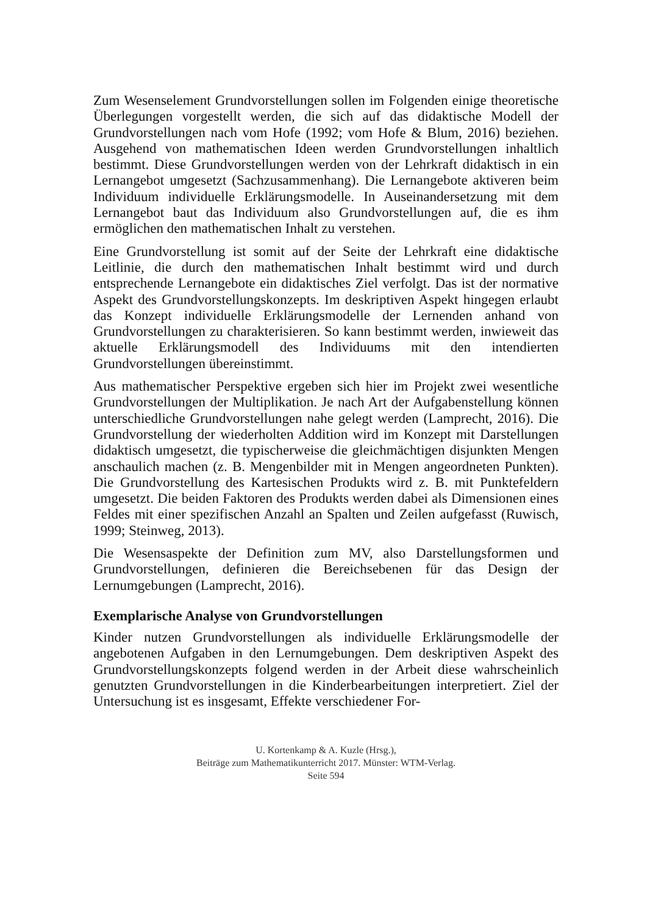Zum Wesenselement Grundvorstellungen sollen im Folgenden einige theoretische Überlegungen vorgestellt werden, die sich auf das didaktische Modell der Grundvorstellungen nach vom Hofe (1992; vom Hofe & Blum, 2016) beziehen. Ausgehend von mathematischen Ideen werden Grundvorstellungen inhaltlich bestimmt. Diese Grundvorstellungen werden von der Lehrkraft didaktisch in ein Lernangebot umgesetzt (Sachzusammenhang). Die Lernangebote aktiveren beim Individuum individuelle Erklärungsmodelle. In Auseinandersetzung mit dem Lernangebot baut das Individuum also Grundvorstellungen auf, die es ihm ermöglichen den mathematischen Inhalt zu verstehen.
Eine Grundvorstellung ist somit auf der Seite der Lehrkraft eine didaktische Leitlinie, die durch den mathematischen Inhalt bestimmt wird und durch entsprechende Lernangebote ein didaktisches Ziel verfolgt. Das ist der normative Aspekt des Grundvorstellungskonzepts. Im deskriptiven Aspekt hingegen erlaubt das Konzept individuelle Erklärungsmodelle der Lernenden anhand von Grundvorstellungen zu charakterisieren. So kann bestimmt werden, inwieweit das aktuelle Erklärungsmodell des Individuums mit den intendierten Grundvorstellungen übereinstimmt.
Aus mathematischer Perspektive ergeben sich hier im Projekt zwei wesentliche Grundvorstellungen der Multiplikation. Je nach Art der Aufgabenstellung können unterschiedliche Grundvorstellungen nahe gelegt werden (Lamprecht, 2016). Die Grundvorstellung der wiederholten Addition wird im Konzept mit Darstellungen didaktisch umgesetzt, die typischerweise die gleichmächtigen disjunkten Mengen anschaulich machen (z. B. Mengenbilder mit in Mengen angeordneten Punkten). Die Grundvorstellung des Kartesischen Produkts wird z. B. mit Punktefeldern umgesetzt. Die beiden Faktoren des Produkts werden dabei als Dimensionen eines Feldes mit einer spezifischen Anzahl an Spalten und Zeilen aufgefasst (Ruwisch, 1999; Steinweg, 2013).
Die Wesensaspekte der Definition zum MV, also Darstellungsformen und Grundvorstellungen, definieren die Bereichsebenen für das Design der Lernumgebungen (Lamprecht, 2016).
Exemplarische Analyse von Grundvorstellungen
Kinder nutzen Grundvorstellungen als individuelle Erklärungsmodelle der angebotenen Aufgaben in den Lernumgebungen. Dem deskriptiven Aspekt des Grundvorstellungskonzepts folgend werden in der Arbeit diese wahrscheinlich genutzten Grundvorstellungen in die Kinderbearbeitungen interpretiert. Ziel der Untersuchung ist es insgesamt, Effekte verschiedener For-
U. Kortenkamp & A. Kuzle (Hrsg.),
Beiträge zum Mathematikunterricht 2017. Münster: WTM-Verlag.
Seite 594